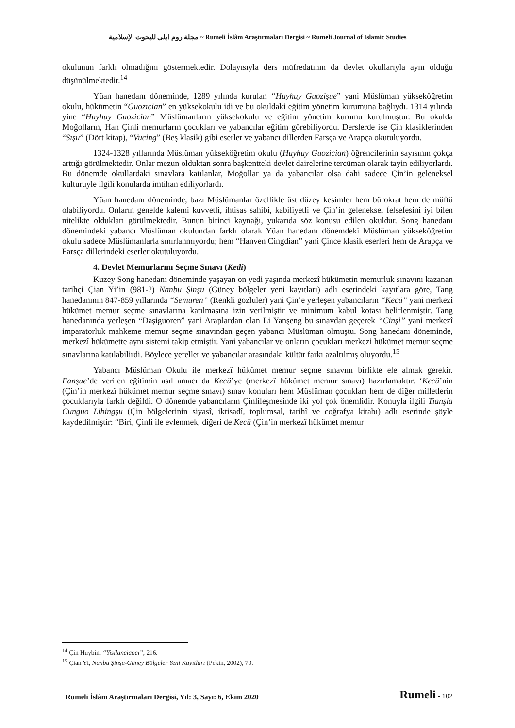مجلة روم ايلى للبحوث الإسلامية ~ Rumeli İslâm Araştırmaları Dergisi ~ Rumeli Journal of Islamic Studies
okulunun farklı olmadığını göstermektedir. Dolayısıyla ders müfredatının da devlet okullarıyla aynı olduğu düşünülmektedir.<sup>14</sup>
Yüan hanedanı döneminde, 1289 yılında kurulan “Huyhuy Guozişue” yani Müslüman yükseköğretim okulu, hükümetin “Guozıcian” en yüksekokulu idi ve bu okuldaki eğitim yönetim kurumuna bağlıydı. 1314 yılında yine “Huyhuy Guozician” Müslümanların yüksekokulu ve eğitim yönetim kurumu kurulmuştur. Bu okulda Moğolların, Han Çinli memurların çocukları ve yabancılar eğitim görebiliyordu. Derslerde ise Çin klasiklerinden “Sışu” (Dört kitap), “Vucing” (Beş klasik) gibi eserler ve yabancı dillerden Farsça ve Arapça okutuluyordu.
1324-1328 yıllarında Müslüman yükseköğretim okulu (Huyhuy Guozician) öğrencilerinin sayısının çokça arttığı görülmektedir. Onlar mezun olduktan sonra başkentteki devlet dairelerine tercüman olarak tayin ediliyorlardı. Bu dönemde okullardaki sınavlara katılanlar, Moğollar ya da yabancılar olsa dahi sadece Çin’in geleneksel kültürüyle ilgili konularda imtihan ediliyorlardı.
Yüan hanedanı döneminde, bazı Müslümanlar özellikle üst düzey kesimler hem bürokrat hem de müftü olabiliyordu. Onların genelde kalemi kuvvetli, ihtisas sahibi, kabiliyetli ve Çin’in geleneksel felsefesini iyi bilen nitelikte oldukları görülmektedir. Bunun birinci kaynağı, yukarıda söz konusu edilen okuldur. Song hanedanı dönemindeki yabancı Müslüman okulundan farklı olarak Yüan hanedanı dönemdeki Müslüman yükseköğretim okulu sadece Müslümanlarla sınırlanmıyordu; hem “Hanven Cingdian” yani Çince klasik eserleri hem de Arapça ve Farsça dillerindeki eserler okutuluyordu.
4. Devlet Memurlarını Seçme Sınavı (Kedi)
Kuzey Song hanedanı döneminde yaşayan on yedi yaşında merkezî hükümetin memurluk sınavını kazanan tarihçi Çian Yi’in (981-?) Nanbu Şinşu (Güney bölgeler yeni kayıtları) adlı eserindeki kayıtlara göre, Tang hanedanının 847-859 yıllarında “Semuren” (Renkli gözlüler) yani Çin’e yerleşen yabancıların “Kecü” yani merkezî hükümet memur seçme sınavlarına katılmasına izin verilmiştir ve minimum kabul kotası belirlenmiştir. Tang hanedanında yerleşen “Daşiguoren” yani Araplardan olan Li Yanşeng bu sınavdan geçerek “Cinşi” yani merkezî imparatorluk mahkeme memur seçme sınavından geçen yabancı Müslüman olmuştu. Song hanedanı döneminde, merkezî hükümette aynı sistemi takip etmiştir. Yani yabancılar ve onların çocukları merkezi hükümet memur seçme sınavlarına katılabilirdi. Böylece yereller ve yabancılar arasındaki kültür farkı azaltılmış oluyordu.<sup>15</sup>
Yabancı Müslüman Okulu ile merkezî hükümet memur seçme sınavını birlikte ele almak gerekir. Fanşue’de verilen eğitimin asıl amacı da Kecü’ye (merkezî hükümet memur sınavı) hazırlamaktır. ‘Kecü’nin (Çin’in merkezî hükümet memur seçme sınavı) sınav konuları hem Müslüman çocukları hem de diğer milletlerin çocuklarıyla farklı değildi. O dönemde yabancıların Çinlileşmesinde iki yol çok önemlidir. Konuyla ilgili Tianşia Cunguo Libingşu (Çin bölgelerinin siyasî, iktisadî, toplumsal, tarihî ve coğrafya kitabı) adlı eserinde şöyle kaydedilmiştir: “Biri, Çinli ile evlenmek, diğeri de Kecü (Çin’in merkezî hükümet memur
<sup>14</sup> Çin Huybin, “Yisilanciaocı”, 216.
<sup>15</sup> Çian Yi, Nanbu Şinşu-Güney Bölgeler Yeni Kayıtları (Pekin, 2002), 70.
Rumeli İslâm Araştırmaları Dergisi, Yıl: 3, Sayı: 6, Ekim 2020 Rumeli - 102